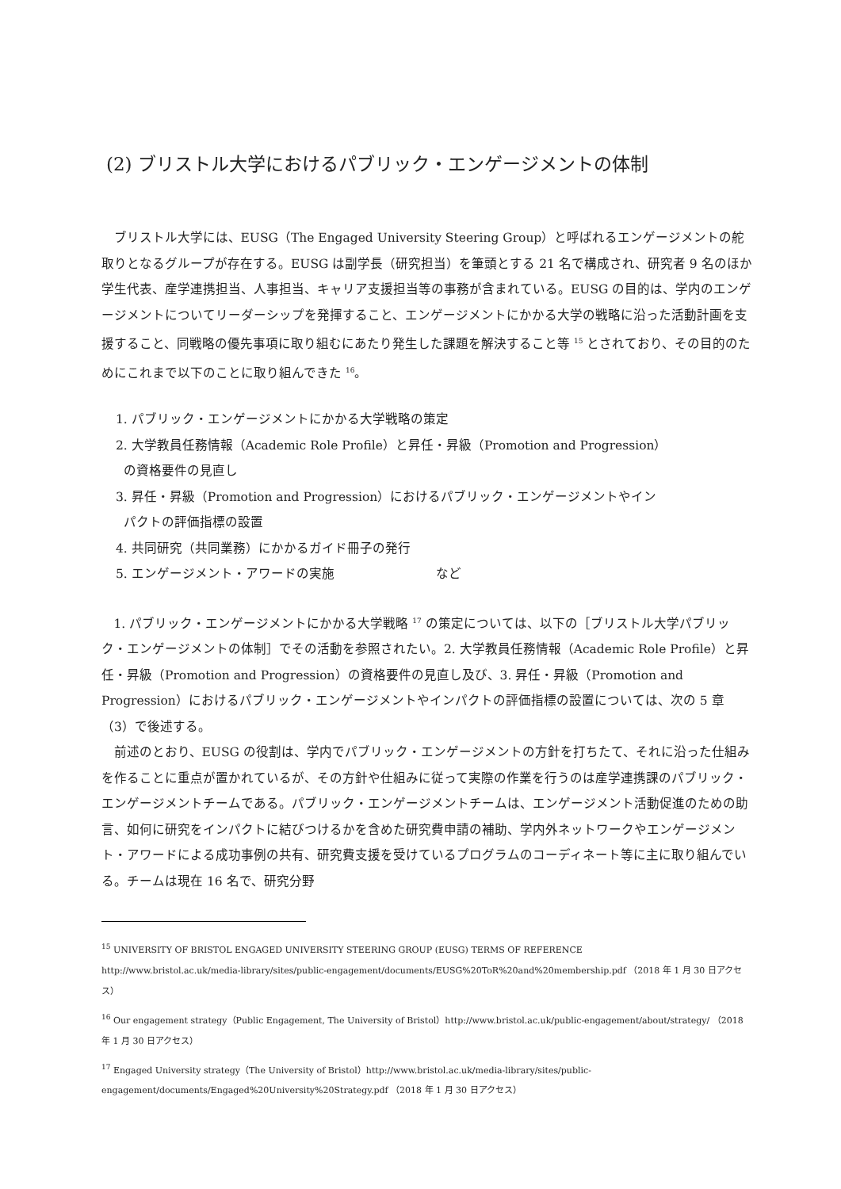(2) ブリストル大学におけるパブリック・エンゲージメントの体制
ブリストル大学には、EUSG（The Engaged University Steering Group）と呼ばれるエンゲージメントの舵取りとなるグループが存在する。EUSG は副学長（研究担当）を筆頭とする 21 名で構成され、研究者 9 名のほか学生代表、産学連携担当、人事担当、キャリア支援担当等の事務が含まれている。EUSG の目的は、学内のエンゲージメントについてリーダーシップを発揮すること、エンゲージメントにかかる大学の戦略に沿った活動計画を支援すること、同戦略の優先事項に取り組むにあたり発生した課題を解決すること等 <sup>15</sup> とされており、その目的のためにこれまで以下のことに取り組んできた <sup>16</sup>。
1. パブリック・エンゲージメントにかかる大学戦略の策定
2. 大学教員任務情報（Academic Role Profile）と昇任・昇級（Promotion and Progression）
の資格要件の見直し
3. 昇任・昇級（Promotion and Progression）におけるパブリック・エンゲージメントやイン
パクトの評価指標の設置
4. 共同研究（共同業務）にかかるガイド冊子の発行
5. エンゲージメント・アワードの実施　　　　　　　　など
1. パブリック・エンゲージメントにかかる大学戦略 <sup>17</sup> の策定については、以下の［ブリストル大学パブリック・エンゲージメントの体制］でその活動を参照されたい。2. 大学教員任務情報（Academic Role Profile）と昇任・昇級（Promotion and Progression）の資格要件の見直し及び、3. 昇任・昇級（Promotion and Progression）におけるパブリック・エンゲージメントやインパクトの評価指標の設置については、次の 5 章（3）で後述する。
前述のとおり、EUSG の役割は、学内でパブリック・エンゲージメントの方針を打ちたて、それに沿った仕組みを作ることに重点が置かれているが、その方針や仕組みに従って実際の作業を行うのは産学連携課のパブリック・エンゲージメントチームである。パブリック・エンゲージメントチームは、エンゲージメント活動促進のための助言、如何に研究をインパクトに結びつけるかを含めた研究費申請の補助、学内外ネットワークやエンゲージメント・アワードによる成功事例の共有、研究費支援を受けているプログラムのコーディネート等に主に取り組んでいる。チームは現在 16 名で、研究分野
<sup>15</sup> UNIVERSITY OF BRISTOL ENGAGED UNIVERSITY STEERING GROUP (EUSG) TERMS OF REFERENCE
http://www.bristol.ac.uk/media-library/sites/public-engagement/documents/EUSG%20ToR%20and%20membership.pdf （2018 年 1 月 30 日アクセス）
<sup>16</sup> Our engagement strategy（Public Engagement, The University of Bristol）http://www.bristol.ac.uk/public-engagement/about/strategy/ （2018 年 1 月 30 日アクセス）
<sup>17</sup> Engaged University strategy（The University of Bristol）http://www.bristol.ac.uk/media-library/sites/public-engagement/documents/Engaged%20University%20Strategy.pdf （2018 年 1 月 30 日アクセス）